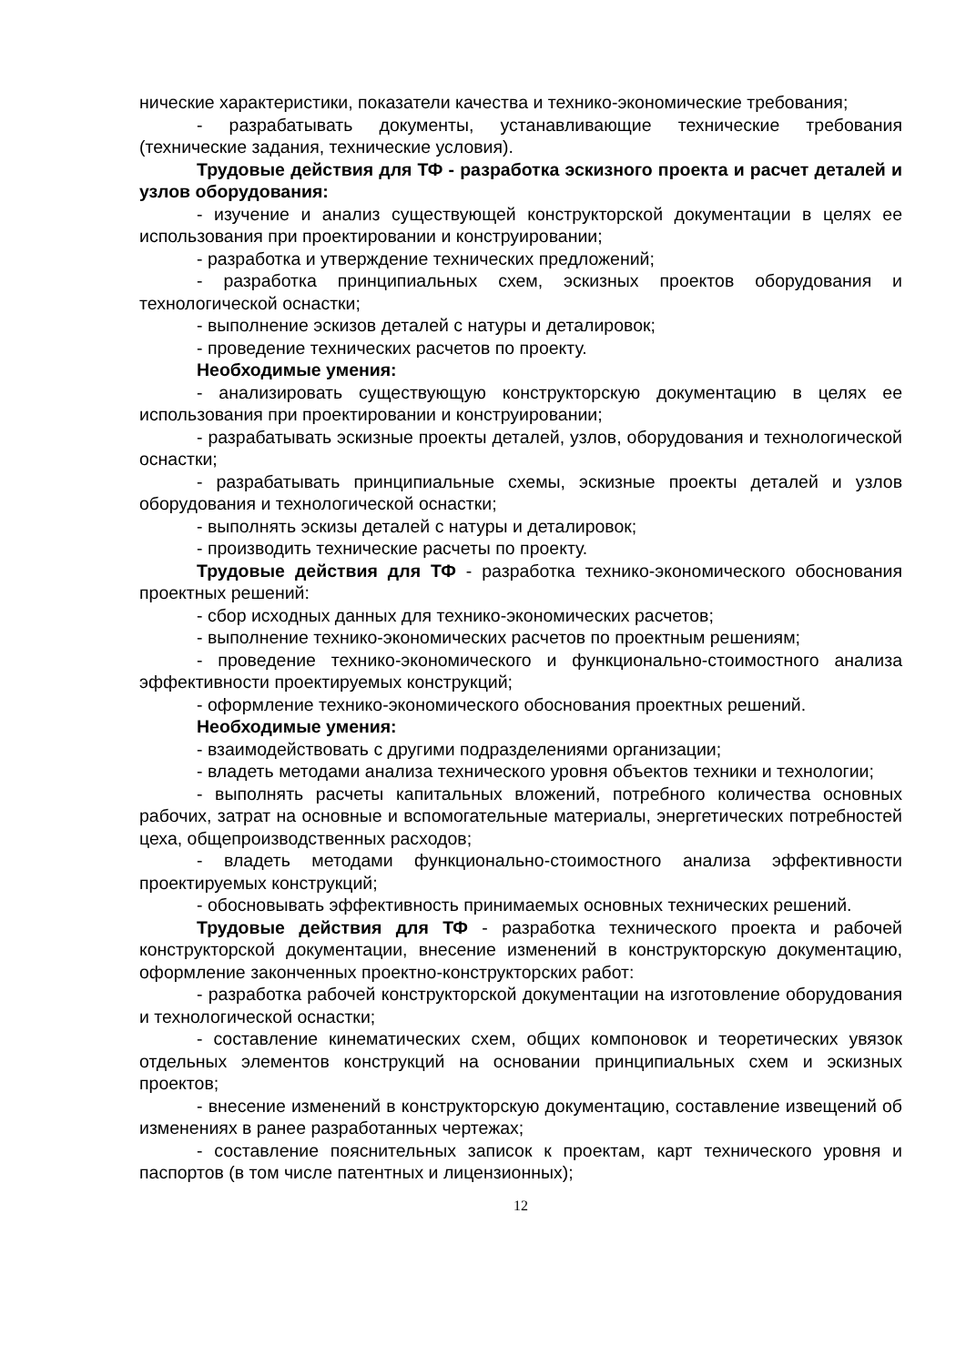нические характеристики, показатели качества и технико-экономические требования;
- разрабатывать документы, устанавливающие технические требования (технические задания, технические условия).
Трудовые действия для ТФ - разработка эскизного проекта и расчет деталей и узлов оборудования:
- изучение и анализ существующей конструкторской документации в целях ее использования при проектировании и конструировании;
- разработка и утверждение технических предложений;
- разработка принципиальных схем, эскизных проектов оборудования и технологической оснастки;
- выполнение эскизов деталей с натуры и деталировок;
- проведение технических расчетов по проекту.
Необходимые умения:
- анализировать существующую конструкторскую документацию в целях ее использования при проектировании и конструировании;
- разрабатывать эскизные проекты деталей, узлов, оборудования и технологической оснастки;
- разрабатывать принципиальные схемы, эскизные проекты деталей и узлов оборудования и технологической оснастки;
- выполнять эскизы деталей с натуры и деталировок;
- производить технические расчеты по проекту.
Трудовые действия для ТФ - разработка технико-экономического обоснования проектных решений:
- сбор исходных данных для технико-экономических расчетов;
- выполнение технико-экономических расчетов по проектным решениям;
- проведение технико-экономического и функционально-стоимостного анализа эффективности проектируемых конструкций;
- оформление технико-экономического обоснования проектных решений.
Необходимые умения:
- взаимодействовать с другими подразделениями организации;
- владеть методами анализа технического уровня объектов техники и технологии;
- выполнять расчеты капитальных вложений, потребного количества основных рабочих, затрат на основные и вспомогательные материалы, энергетических потребностей цеха, общепроизводственных расходов;
- владеть методами функционально-стоимостного анализа эффективности проектируемых конструкций;
- обосновывать эффективность принимаемых основных технических решений.
Трудовые действия для ТФ - разработка технического проекта и рабочей конструкторской документации, внесение изменений в конструкторскую документацию, оформление законченных проектно-конструкторских работ:
- разработка рабочей конструкторской документации на изготовление оборудования и технологической оснастки;
- составление кинематических схем, общих компоновок и теоретических увязок отдельных элементов конструкций на основании принципиальных схем и эскизных проектов;
- внесение изменений в конструкторскую документацию, составление извещений об изменениях в ранее разработанных чертежах;
- составление пояснительных записок к проектам, карт технического уровня и паспортов (в том числе патентных и лицензионных);
12